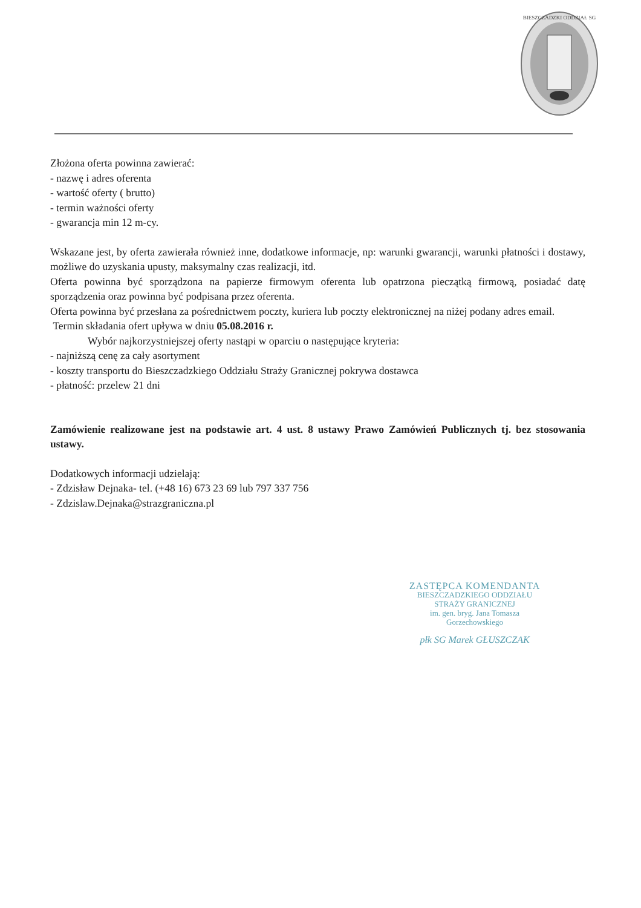BIESZCZADZKI ODDZIAŁ SG
Złożona oferta powinna zawierać:
- nazwę i adres oferenta
- wartość oferty ( brutto)
- termin ważności oferty
- gwarancja min 12 m-cy.
Wskazane jest, by oferta zawierała również inne, dodatkowe informacje, np: warunki gwarancji, warunki płatności i dostawy, możliwe do uzyskania upusty, maksymalny czas realizacji, itd.
Oferta powinna być sporządzona na papierze firmowym oferenta lub opatrzona pieczątką firmową, posiadać datę sporządzenia oraz powinna być podpisana przez oferenta.
Oferta powinna być przesłana za pośrednictwem poczty, kuriera lub poczty elektronicznej na niżej podany adres email.
Termin składania ofert upływa w dniu 05.08.2016 r.
Wybór najkorzystniejszej oferty nastąpi w oparciu o następujące kryteria:
- najniższą cenę za cały asortyment
- koszty transportu do Bieszczadzkiego Oddziału Straży Granicznej pokrywa dostawca
- płatność: przelew 21 dni
Zamówienie realizowane jest na podstawie art. 4 ust. 8 ustawy Prawo Zamówień Publicznych tj. bez stosowania ustawy.
Dodatkowych informacji udzielają:
- Zdzisław Dejnaka- tel. (+48 16) 673 23 69 lub 797 337 756
- Zdzislaw.Dejnaka@strazgraniczna.pl
ZASTĘPCA KOMENDANTA
BIESZCZADZKIEGO ODDZIAŁU
STRAŻY GRANICZNEJ
im. gen. bryg. Jana Tomasza Gorzechowskiego
płk SG Marek GŁUSZCZAK